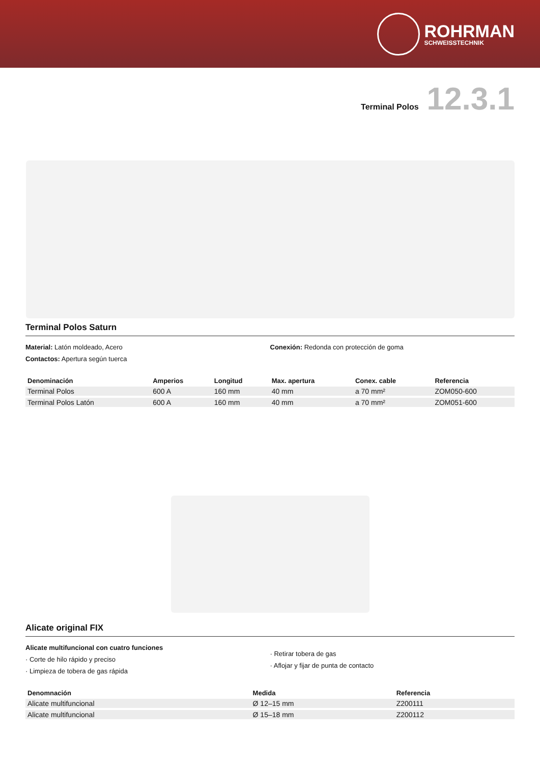ROHRMAN
SCHWEISSTECHNIK
Terminal Polos 12.3.1
Terminal Polos Saturn
Material: Latón moldeado, Acero
Contactos: Apertura según tuerca
Conexión: Redonda con protección de goma
| Denominación | Amperios | Longitud | Max. apertura | Conex. cable | Referencia |
| --- | --- | --- | --- | --- | --- |
| Terminal Polos | 600 A | 160 mm | 40 mm | a 70 mm² | ZOM050-600 |
| Terminal Polos Latón | 600 A | 160 mm | 40 mm | a 70 mm² | ZOM051-600 |
Alicate original FIX
Alicate multifuncional con cuatro funciones
· Corte de hilo rápido y preciso
· Limpieza de tobera de gas rápida
· Retirar tobera de gas
· Aflojar y fijar de punta de contacto
| Denomnación | Medida | Referencia |
| --- | --- | --- |
| Alicate multifuncional | Ø 12–15 mm | Z200111 |
| Alicate multifuncional | Ø 15–18 mm | Z200112 |